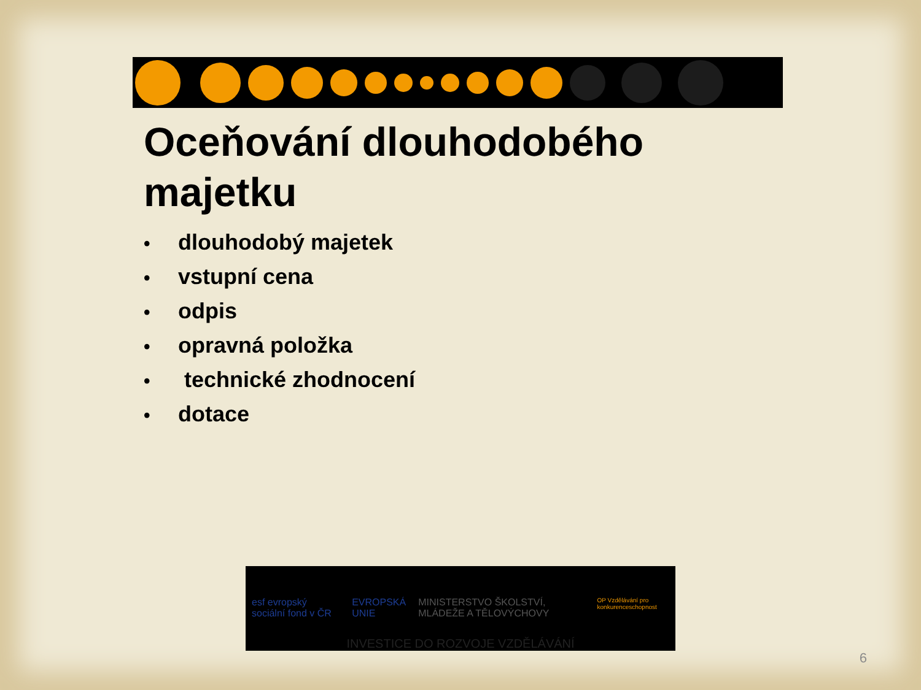Oceňování dlouhodobého majetku
• dlouhodobý majetek
• vstupní cena
• odpis
• opravná položka
• technické zhodnocení
• dotace
esf evropský sociální fond v ČR EVROPSKÁ UNIE MINISTERSTVO ŠKOLSTVÍ, MLÁDEŽE A TĚLOVÝCHOVY OP Vzdělávání pro konkurenceschopnost
INVESTICE DO ROZVOJE VZDĚLÁVÁNÍ
6